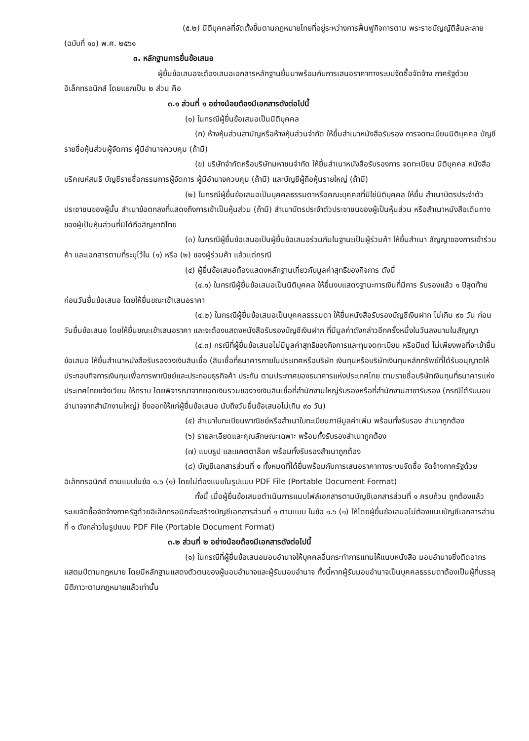(๕.๒) นิติบุคคลที่จัดตั้งขึ้นตามกฎหมายไทยที่อยู่ระหว่างการฟื้นฟูกิจการตาม พระราชบัญญัติล้มละลาย (ฉบับที่ ๑๐) พ.ศ. ๒๕๖๑
๓. หลักฐานการยื่นข้อเสนอ
ผู้ยื่นข้อเสนอจะต้องเสนอเอกสารหลักฐานยื่นมาพร้อมกับการเสนอราคาทางระบบจัดซื้อจัดจ้าง ภาครัฐด้วยอิเล็กทรอนิกส์ โดยแยกเป็น ๒ ส่วน คือ
๓.๑ ส่วนที่ ๑ อย่างน้อยต้องมีเอกสารดังต่อไปนี้
(๑) ในกรณีผู้ยื่นข้อเสนอเป็นนิติบุคคล
(ก) ห้างหุ้นส่วนสามัญหรือห้างหุ้นส่วนจำกัด ให้ยื่นสำเนาหนังสือรับรอง การจดทะเบียนนิติบุคคล บัญชีรายชื่อหุ้นส่วนผู้จัดการ ผู้มีอำนาจควบคุม (ถ้ามี)
(ข) บริษัทจำกัดหรือบริษัทมหาชนจำกัด ให้ยื่นสำเนาหนังสือรับรองการ จดทะเบียน นิติบุคคล หนังสือบริคณห์สนธิ บัญชีรายชื่อกรรมการผู้จัดการ ผู้มีอำนาจควบคุม (ถ้ามี) และบัญชีผู้ถือหุ้นรายใหญ่ (ถ้ามี)
(๒) ในกรณีผู้ยื่นข้อเสนอเป็นบุคคลธรรมดาหรือคณะบุคคลที่มิใช่นิติบุคคล ให้ยื่น สำเนาบัตรประจำตัวประชาชนของผู้นั้น สำเนาข้อตกลงที่แสดงถึงการเข้าเป็นหุ้นส่วน (ถ้ามี) สำเนาบัตรประจำตัวประชาชนของผู้เป็นหุ้นส่วน หรือสำเนาหนังสือเดินทางของผู้เป็นหุ้นส่วนที่มิได้ถือสัญชาติไทย
(๓) ในกรณีผู้ยื่นข้อเสนอเป็นผู้ยื่นข้อเสนอร่วมกันในฐานะเป็นผู้ร่วมค้า ให้ยื่นสำเนา สัญญาของการเข้าร่วมค้า และเอกสารตามที่ระบุไว้ใน (๑) หรือ (๒) ของผู้ร่วมค้า แล้วแต่กรณี
(๔) ผู้ยื่นข้อเสนอต้องแสดงหลักฐานเกี่ยวกับมูลค่าสุทธิของกิจการ ดังนี้
(๔.๑) ในกรณีผู้ยื่นข้อเสนอเป็นนิติบุคคล ให้ยื่นงบแสดงฐานะการเงินที่มีการ รับรองแล้ว ๑ ปีสุดท้ายก่อนวันยื่นข้อเสนอ โดยให้ยื่นขณะเข้าเสนอราคา
(๔.๒) ในกรณีผู้ยื่นข้อเสนอเป็นบุคคลธรรมดา ให้ยื่นหนังสือรับรองบัญชีเงินฝาก ไม่เกิน ๙๐ วัน ก่อนวันยื่นข้อเสนอ โดยให้ยื่นขณะเข้าเสนอราคา และจะต้องแสดงหนังสือรับรองบัญชีเงินฝาก ที่มีมูลค่าดังกล่าวอีกครั้งหนึ่งในวันลงนามในสัญญา
(๔.๓) กรณีที่ผู้ยื่นข้อเสนอไม่มีมูลค่าสุทธิของกิจการและทุนจดทะเบียน หรือมีแต่ ไม่เพียงพอที่จะเข้ายื่นข้อเสนอ ให้ยื่นสำเนาหนังสือรับรองวงเงินสินเชื่อ (สินเชื่อที่ธนาคารภายในประเทศหรือบริษัท เงินทุนหรือบริษัทเงินทุนหลักทรัพย์ที่ได้รับอนุญาตให้ประกอบกิจการเงินทุนเพื่อการพาณิชย์และประกอบธุรกิจค้า ประกัน ตามประกาศของธนาคารแห่งประเทศไทย ตามรายชื่อบริษัทเงินทุนที่ธนาคารแห่งประเทศไทยแจ้งเวียน ให้ทราบ โดยพิจารณาจากยอดเงินรวมของวงเงินสินเชื่อที่สำนักงานใหญ่รับรองหรือที่สำนักงานสาขารับรอง (กรณีได้รับมอบอำนาจจากสำนักงานใหญ่) ซึ่งออกให้แก่ผู้ยื่นข้อเสนอ นับถึงวันยื่นข้อเสนอไม่เกิน ๙๐ วัน)
(๕) สำเนาใบทะเบียนพาณิชย์หรือสำเนาใบทะเบียนภาษีมูลค่าเพิ่ม พร้อมทั้งรับรอง สำเนาถูกต้อง
(๖) รายละเอียดและคุณลักษณะเฉพาะ พร้อมทั้งรับรองสำเนาถูกต้อง
(๗) แบบรูป และแคตตาล๊อค พร้อมทั้งรับรองสำเนาถูกต้อง
(๘) บัญชีเอกสารส่วนที่ ๑ ทั้งหมดที่ได้ยื่นพร้อมกับการเสนอราคาทางระบบจัดซื้อ จัดจ้างภาครัฐด้วยอิเล็กทรอนิกส์ ตามแบบในข้อ ๑.๖ (๑) โดยไม่ต้องแนบในรูปแบบ PDF File (Portable Document Format)
ทั้งนี้ เมื่อผู้ยื่นข้อเสนอดำเนินการแนบไฟล์เอกสารตามบัญชีเอกสารส่วนที่ ๑ ครบถ้วน ถูกต้องแล้ว ระบบจัดซื้อจัดจ้างภาครัฐด้วยอิเล็กทรอนิกส์จะสร้างบัญชีเอกสารส่วนที่ ๑ ตามแบบ ในข้อ ๑.๖ (๑) ให้โดยผู้ยื่นข้อเสนอไม่ต้องแนบบัญชีเอกสารส่วนที่ ๑ ดังกล่าวในรูปแบบ PDF File (Portable Document Format)
๓.๒ ส่วนที่ ๒ อย่างน้อยต้องมีเอกสารดังต่อไปนี้
(๑) ในกรณีที่ผู้ยื่นข้อเสนอมอบอำนาจให้บุคคลอื่นกระทำการแทนให้แนบหนังสือ มอบอำนาจซึ่งติดอากรแสตมป์ตามกฎหมาย โดยมีหลักฐานแสดงตัวตนของผู้มอบอำนาจและผู้รับมอบอำนาจ ทั้งนี้หากผู้รับมอบอำนาจเป็นบุคคลธรรมดาต้องเป็นผู้ที่บรรลุนิติภาวะตามกฎหมายแล้วเท่านั้น